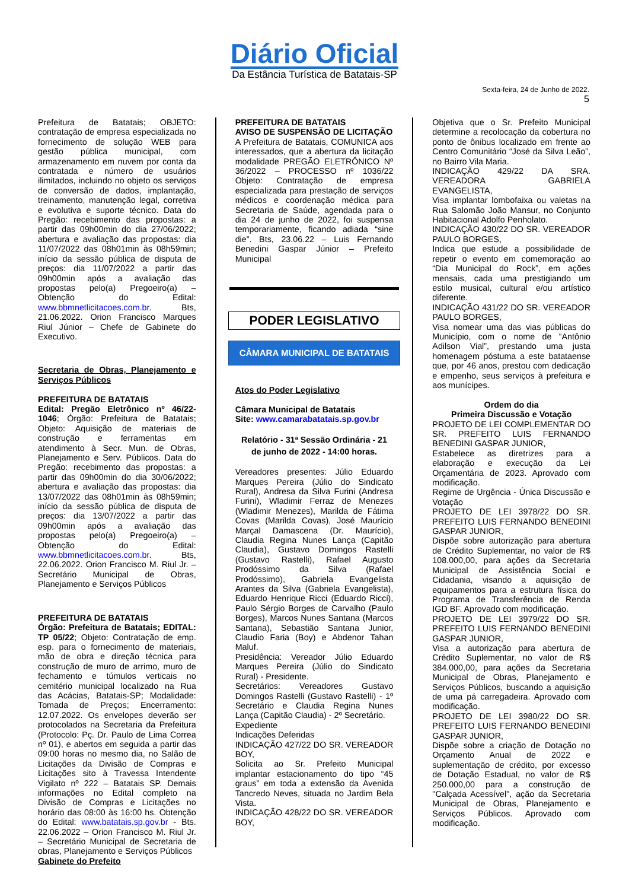Diário Oficial
Da Estância Turística de Batatais-SP
Sexta-feira, 24 de Junho de 2022.
5
Prefeitura de Batatais; OBJETO: contratação de empresa especializada no fornecimento de solução WEB para gestão pública municipal, com armazenamento em nuvem por conta da contratada e número de usuários ilimitados, incluindo no objeto os serviços de conversão de dados, implantação, treinamento, manutenção legal, corretiva e evolutiva e suporte técnico. Data do Pregão: recebimento das propostas: a partir das 09h00min do dia 27/06/2022; abertura e avaliação das propostas: dia 11/07/2022 das 08h01min às 08h59min; início da sessão pública de disputa de preços: dia 11/07/2022 a partir das 09h00min após a avaliação das propostas pelo(a) Pregoeiro(a) – Obtenção do Edital: www.bbmnetlicitacoes.com.br. Bts, 21.06.2022. Orion Francisco Marques Riul Júnior – Chefe de Gabinete do Executivo.
Secretaria de Obras, Planejamento e Serviços Públicos
PREFEITURA DE BATATAIS
Edital: Pregão Eletrônico nº 46/22-1046; Órgão: Prefeitura de Batatais; Objeto: Aquisição de materiais de construção e ferramentas em atendimento à Secr. Mun. de Obras, Planejamento e Serv. Públicos. Data do Pregão: recebimento das propostas: a partir das 09h00min do dia 30/06/2022; abertura e avaliação das propostas: dia 13/07/2022 das 08h01min às 08h59min; início da sessão pública de disputa de preços: dia 13/07/2022 a partir das 09h00min após a avaliação das propostas pelo(a) Pregoeiro(a) – Obtenção do Edital: www.bbmnetlicitacoes.com.br. Bts, 22.06.2022. Orion Francisco M. Riul Jr. – Secretário Municipal de Obras, Planejamento e Serviços Públicos
PREFEITURA DE BATATAIS
Órgão: Prefeitura de Batatais; EDITAL: TP 05/22; Objeto: Contratação de emp. esp. para o fornecimento de materiais, mão de obra e direção técnica para construção de muro de arrimo, muro de fechamento e túmulos verticais no cemitério municipal localizado na Rua das Acácias, Batatais-SP; Modalidade: Tomada de Preços; Encerramento: 12.07.2022. Os envelopes deverão ser protocolados na Secretaria da Prefeitura (Protocolo: Pç. Dr. Paulo de Lima Correa nº 01), e abertos em seguida a partir das 09:00 horas no mesmo dia, no Salão de Licitações da Divisão de Compras e Licitações sito à Travessa Intendente Vigilato nº 222 – Batatais SP. Demais informações no Edital completo na Divisão de Compras e Licitações no horário das 08:00 às 16:00 hs. Obtenção do Edital: www.batatais.sp.gov.br - Bts. 22.06.2022 – Orion Francisco M. Riul Jr. – Secretário Municipal de Secretaria de obras, Planejamento e Serviços Públicos
Gabinete do Prefeito
PREFEITURA DE BATATAIS
AVISO DE SUSPENSÃO DE LICITAÇÃO
A Prefeitura de Batatais, COMUNICA aos interessados, que a abertura da licitação modalidade PREGÃO ELETRÔNICO Nº 36/2022 – PROCESSO nº 1036/22 Objeto: Contratação de empresa especializada para prestação de serviços médicos e coordenação médica para Secretaria de Saúde, agendada para o dia 24 de junho de 2022, foi suspensa temporariamente, ficando adiada “sine die”. Bts, 23.06.22 – Luis Fernando Benedini Gaspar Júnior – Prefeito Municipal
PODER LEGISLATIVO
CÂMARA MUNICIPAL DE BATATAIS
Atos do Poder Legislativo
Câmara Municipal de Batatais
Site: www.camarabatatais.sp.gov.br
Relatório - 31ª Sessão Ordinária - 21 de junho de 2022 - 14:00 horas.
Vereadores presentes: Júlio Eduardo Marques Pereira (Júlio do Sindicato Rural), Andresa da Silva Furini (Andresa Furini), Wladimir Ferraz de Menezes (Wladimir Menezes), Marilda de Fátima Covas (Marilda Covas), José Maurício Marçal Damascena (Dr. Maurício), Claudia Regina Nunes Lança (Capitão Claudia), Gustavo Domingos Rastelli (Gustavo Rastelli), Rafael Augusto Prodóssimo da Silva (Rafael Prodóssimo), Gabriela Evangelista Arantes da Silva (Gabriela Evangelista), Eduardo Henrique Ricci (Eduardo Ricci), Paulo Sérgio Borges de Carvalho (Paulo Borges), Marcos Nunes Santana (Marcos Santana), Sebastião Santana Junior, Claudio Faria (Boy) e Abdenor Tahan Maluf.
Presidência: Vereador Júlio Eduardo Marques Pereira (Júlio do Sindicato Rural) - Presidente.
Secretários: Vereadores Gustavo Domingos Rastelli (Gustavo Rastelli) - 1º Secretário e Claudia Regina Nunes Lança (Capitão Claudia) - 2º Secretário.
Expediente
Indicações Deferidas
INDICAÇÃO 427/22 DO SR. VEREADOR BOY,
Solicita ao Sr. Prefeito Municipal implantar estacionamento do tipo “45 graus” em toda a extensão da Avenida Tancredo Neves, situada no Jardim Bela Vista.
INDICAÇÃO 428/22 DO SR. VEREADOR BOY,
Objetiva que o Sr. Prefeito Municipal determine a recolocação da cobertura no ponto de ônibus localizado em frente ao Centro Comunitário “José da Silva Leão”, no Bairro Vila Maria.
INDICAÇÃO 429/22 DA SRA. VEREADORA GABRIELA EVANGELISTA,
Visa implantar lombofaixa ou valetas na Rua Salomão João Mansur, no Conjunto Habitacional Adolfo Penholato.
INDICAÇÃO 430/22 DO SR. VEREADOR PAULO BORGES,
Indica que estude a possibilidade de repetir o evento em comemoração ao “Dia Municipal do Rock”, em ações mensais, cada uma prestigiando um estilo musical, cultural e/ou artístico diferente.
INDICAÇÃO 431/22 DO SR. VEREADOR PAULO BORGES,
Visa nomear uma das vias públicas do Município, com o nome de “Antônio Adilson Vial”, prestando uma justa homenagem póstuma a este batataense que, por 46 anos, prestou com dedicação e empenho, seus serviços à prefeitura e aos munícipes.
Ordem do dia
Primeira Discussão e Votação
PROJETO DE LEI COMPLEMENTAR DO SR. PREFEITO LUIS FERNANDO BENEDINI GASPAR JUNIOR,
Estabelece as diretrizes para a elaboração e execução da Lei Orçamentária de 2023. Aprovado com modificação.
Regime de Urgência - Única Discussão e Votação
PROJETO DE LEI 3978/22 DO SR. PREFEITO LUIS FERNANDO BENEDINI GASPAR JUNIOR,
Dispõe sobre autorização para abertura de Crédito Suplementar, no valor de R$ 108.000,00, para ações da Secretaria Municipal de Assistência Social e Cidadania, visando a aquisição de equipamentos para a estrutura física do Programa de Transferência de Renda IGD BF. Aprovado com modificação.
PROJETO DE LEI 3979/22 DO SR. PREFEITO LUIS FERNANDO BENEDINI GASPAR JUNIOR,
Visa a autorização para abertura de Crédito Suplementar, no valor de R$ 384.000,00, para ações da Secretaria Municipal de Obras, Planejamento e Serviços Públicos, buscando a aquisição de uma pá carregadeira. Aprovado com modificação.
PROJETO DE LEI 3980/22 DO SR. PREFEITO LUIS FERNANDO BENEDINI GASPAR JUNIOR,
Dispõe sobre a criação de Dotação no Orçamento Anual de 2022 e suplementação de crédito, por excesso de Dotação Estadual, no valor de R$ 250.000,00 para a construção de "Calçada Acessível", ação da Secretaria Municipal de Obras, Planejamento e Serviços Públicos. Aprovado com modificação.